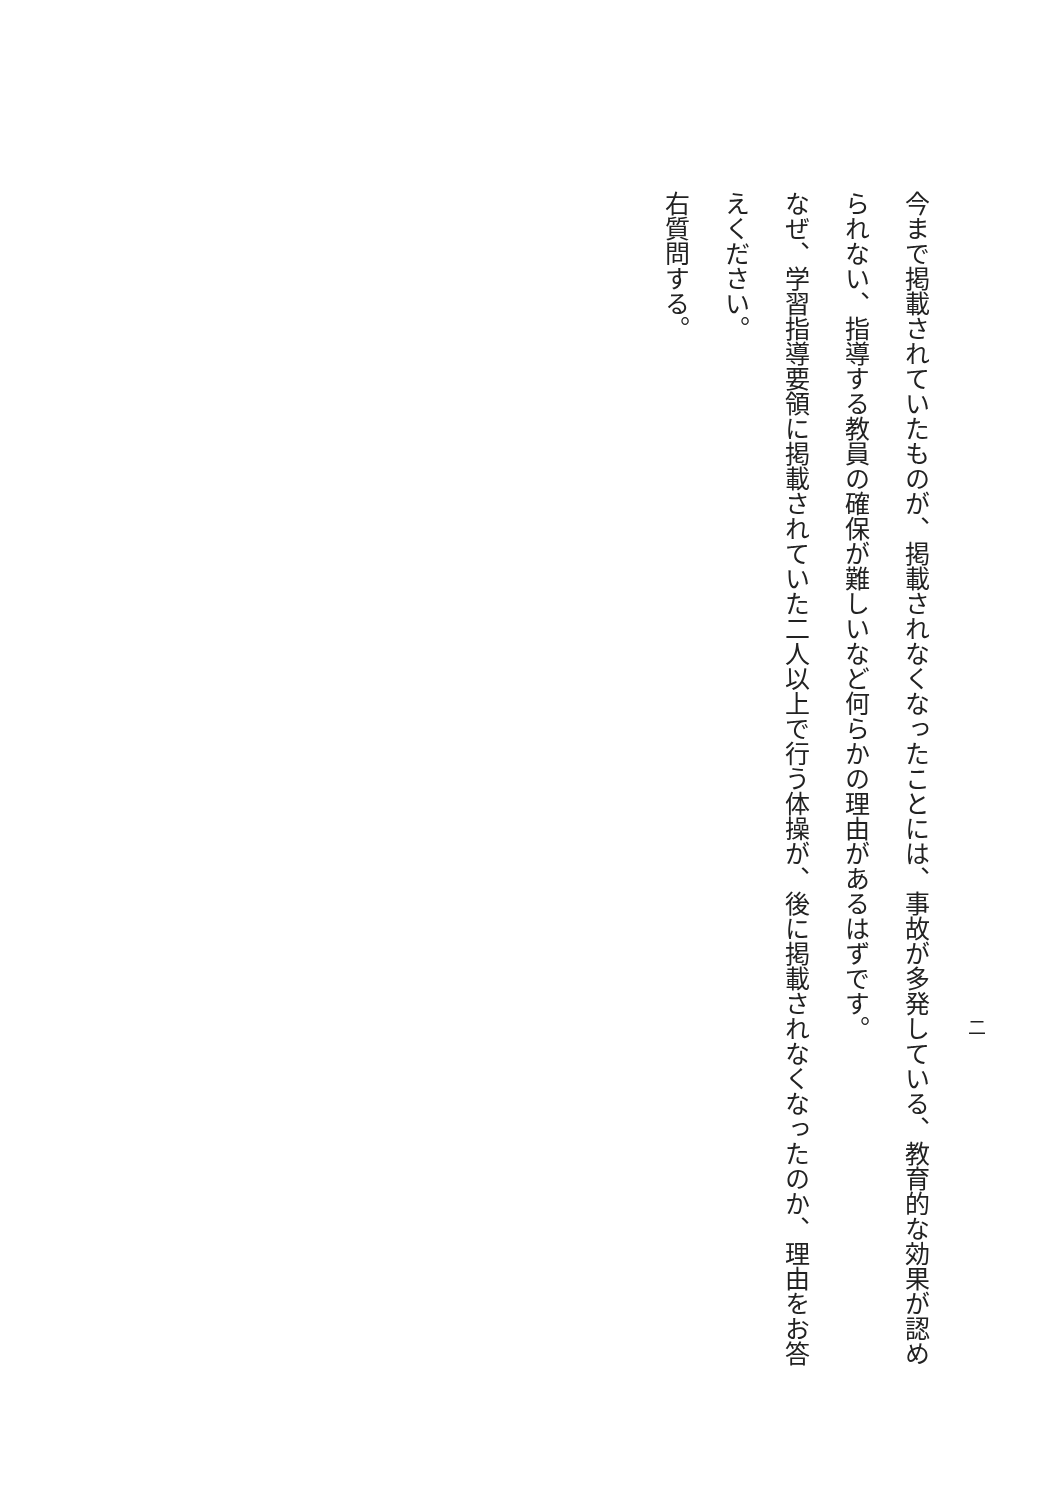二
今まで掲載されていたものが、掲載されなくなったことには、事故が多発している、教育的な効果が認められない、指導する教員の確保が難しいなど何らかの理由があるはずです。
なぜ、学習指導要領に掲載されていた二人以上で行う体操が、後に掲載されなくなったのか、理由をお答えください。
右質問する。